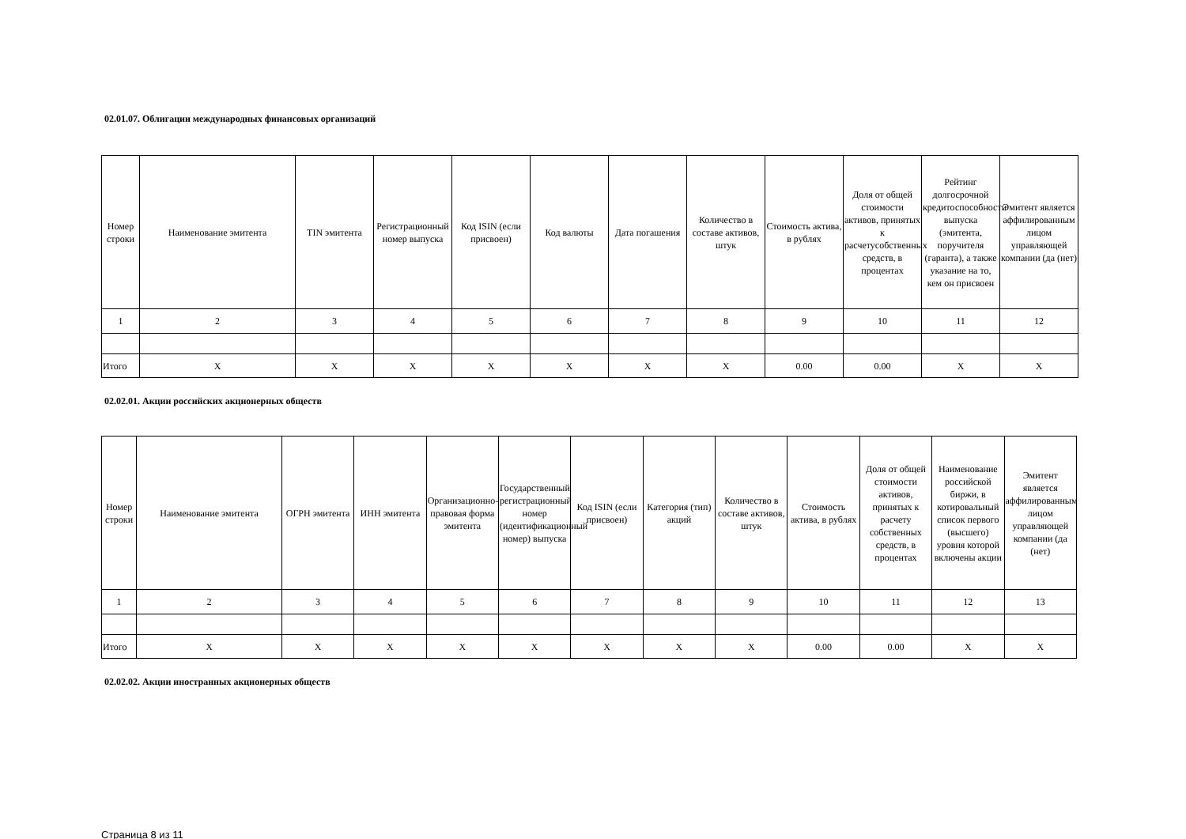02.01.07. Облигации международных финансовых организаций
| Номер строки | Наименование эмитента | TIN эмитента | Регистрационный номер выпуска | Код ISIN (если присвоен) | Код валюты | Дата погашения | Количество в составе активов, штук | Стоимость актива, в рублях | Доля от общей стоимости активов, принятых к расчетусобственных средств, в процентах | Рейтинг долгосрочной кредитоспособности выпуска (эмитента, поручителя (гаранта), а также указание на то, кем он присвоен | Эмитент является аффилированным лицом управляющей компании (да (нет) |
| --- | --- | --- | --- | --- | --- | --- | --- | --- | --- | --- | --- |
| 1 | 2 | 3 | 4 | 5 | 6 | 7 | 8 | 9 | 10 | 11 | 12 |
| Итого | X | X | X | X | X | X | X | 0.00 | 0.00 | X | X |
02.02.01. Акции российских акционерных обществ
| Номер строки | Наименование эмитента | ОГРН эмитента | ИНН эмитента | Организационно-правовая форма эмитента | Государственный регистрационный номер (идентификационный номер) выпуска | Код ISIN (если присвоен) | Категория (тип) акций | Количество в составе активов, штук | Стоимость актива, в рублях | Доля от общей стоимости активов, принятых к расчету собственных средств, в процентах | Наименование российской биржи, в котировальный список первого (высшего) уровня которой включены акции | Эмитент является аффилированным лицом управляющей компании (да (нет) |
| --- | --- | --- | --- | --- | --- | --- | --- | --- | --- | --- | --- | --- |
| 1 | 2 | 3 | 4 | 5 | 6 | 7 | 8 | 9 | 10 | 11 | 12 | 13 |
| Итого | X | X | X | X | X | X | X | X | 0.00 | 0.00 | X | X |
02.02.02. Акции иностранных акционерных обществ
Страница 8 из 11